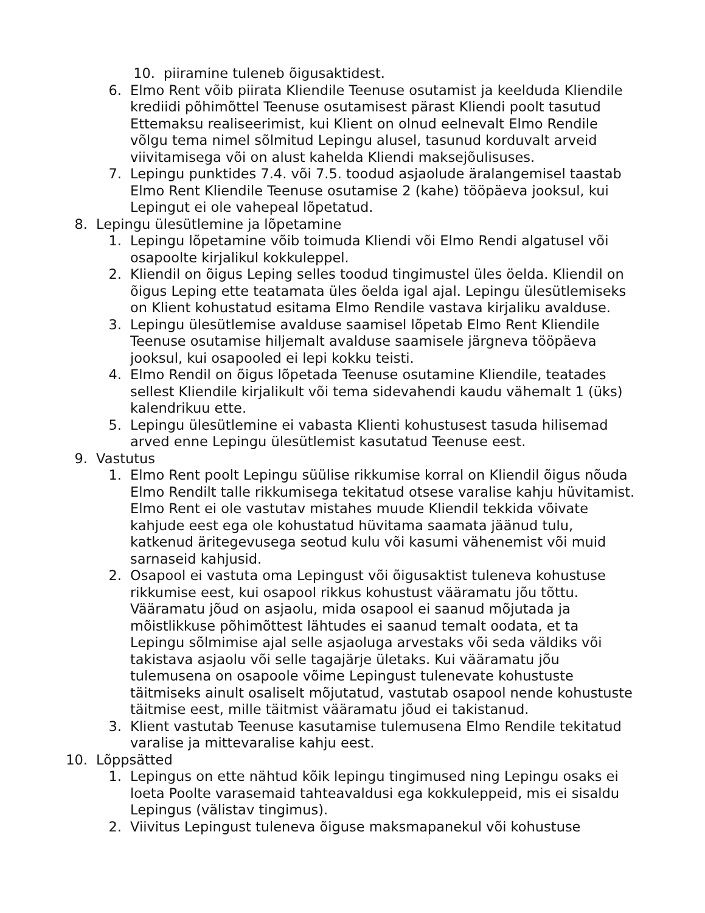10. piiramine tuleneb õigusaktidest.
6. Elmo Rent võib piirata Kliendile Teenuse osutamist ja keelduda Kliendile krediidi põhimõttel Teenuse osutamisest pärast Kliendi poolt tasutud Ettemaksu realiseerimist, kui Klient on olnud eelnevalt Elmo Rendile võlgu tema nimel sõlmitud Lepingu alusel, tasunud korduvalt arveid viivitamisega või on alust kahelda Kliendi maksejõulisuses.
7. Lepingu punktides 7.4. või 7.5. toodud asjaolude äralangemisel taastab Elmo Rent Kliendile Teenuse osutamise 2 (kahe) tööpäeva jooksul, kui Lepingut ei ole vahepeal lõpetatud.
8. Lepingu ülesütlemine ja lõpetamine
1. Lepingu lõpetamine võib toimuda Kliendi või Elmo Rendi algatusel või osapoolte kirjalikul kokkuleppel.
2. Kliendil on õigus Leping selles toodud tingimustel üles öelda. Kliendil on õigus Leping ette teatamata üles öelda igal ajal. Lepingu ülesütlemiseks on Klient kohustatud esitama Elmo Rendile vastava kirjaliku avalduse.
3. Lepingu ülesütlemise avalduse saamisel lõpetab Elmo Rent Kliendile Teenuse osutamise hiljemalt avalduse saamisele järgneva tööpäeva jooksul, kui osapooled ei lepi kokku teisti.
4. Elmo Rendil on õigus lõpetada Teenuse osutamine Kliendile, teatades sellest Kliendile kirjalikult või tema sidevahendi kaudu vähemalt 1 (üks) kalendrikuu ette.
5. Lepingu ülesütlemine ei vabasta Klienti kohustusest tasuda hilisemad arved enne Lepingu ülesütlemist kasutatud Teenuse eest.
9. Vastutus
1. Elmo Rent poolt Lepingu süülise rikkumise korral on Kliendil õigus nõuda Elmo Rendilt talle rikkumisega tekitatud otsese varalise kahju hüvitamist. Elmo Rent ei ole vastutav mistahes muude Kliendil tekkida võivate kahjude eest ega ole kohustatud hüvitama saamata jäänud tulu, katkenud äritegevusega seotud kulu või kasumi vähenemist või muid sarnaseid kahjusid.
2. Osapool ei vastuta oma Lepingust või õigusaktist tuleneva kohustuse rikkumise eest, kui osapool rikkus kohustust vääramatu jõu tõttu. Vääramatu jõud on asjaolu, mida osapool ei saanud mõjutada ja mõistlikkuse põhimõttest lähtudes ei saanud temalt oodata, et ta Lepingu sõlmimise ajal selle asjaoluga arvestaks või seda väldiks või takistava asjaolu või selle tagajärje ületaks. Kui vääramatu jõu tulemusena on osapoole võime Lepingust tulenevate kohustuste täitmiseks ainult osaliselt mõjutatud, vastutab osapool nende kohustuste täitmise eest, mille täitmist vääramatu jõud ei takistanud.
3. Klient vastutab Teenuse kasutamise tulemusena Elmo Rendile tekitatud varalise ja mittevaralise kahju eest.
10. Lõppsätted
1. Lepingus on ette nähtud kõik lepingu tingimused ning Lepingu osaks ei loeta Poolte varasemaid tahteavaldusi ega kokkuleppeid, mis ei sisaldu Lepingus (välistav tingimus).
2. Viivitus Lepingust tuleneva õiguse maksmapanekul või kohustuse